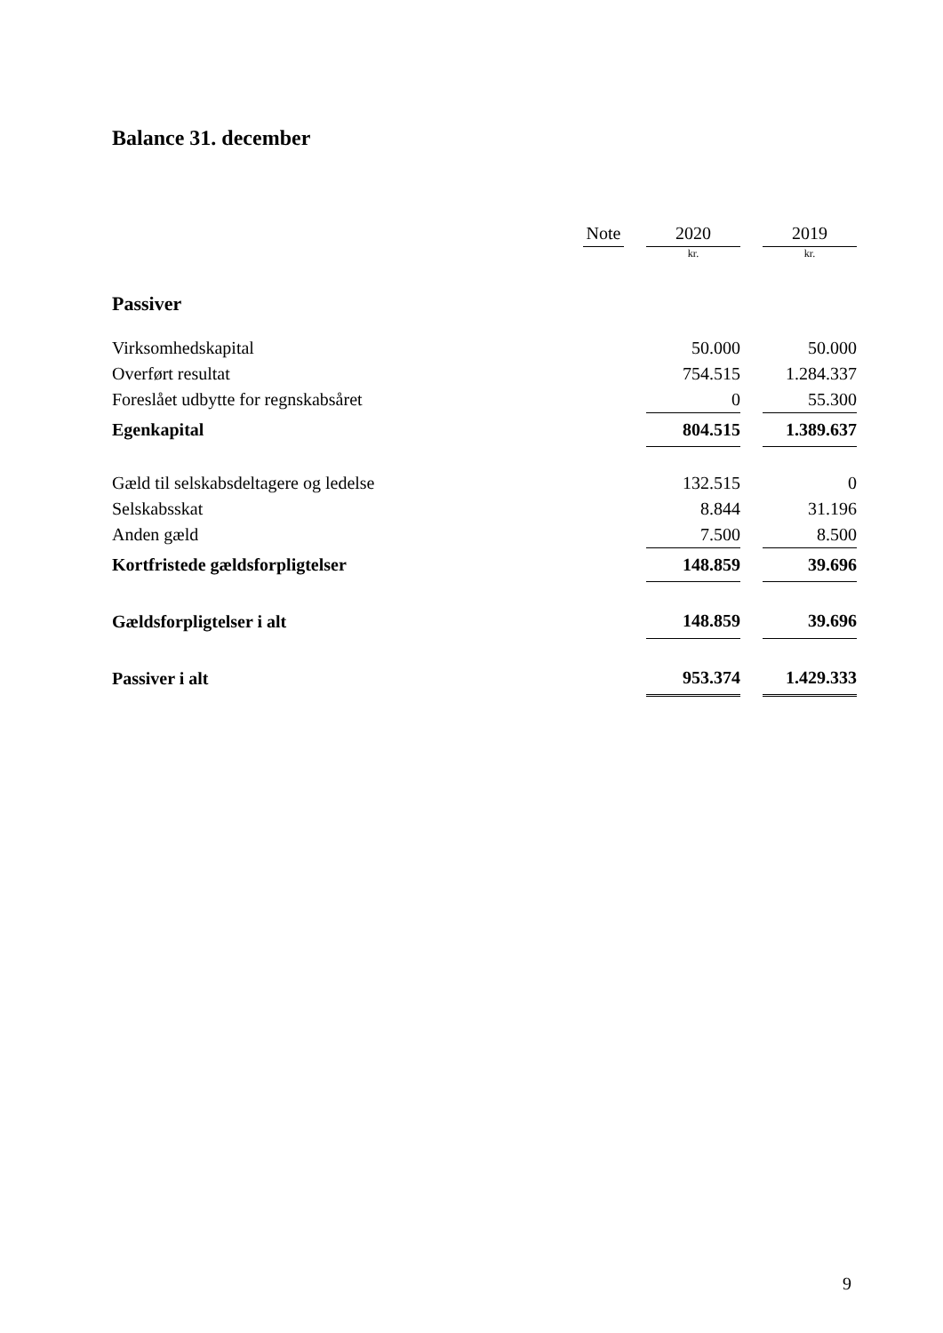Balance 31. december
| | Note | | 2020 | | 2019 |
| --- | --- | --- | --- | --- | --- |
| | | | kr. | | kr. |
| Passiver | | | | | |
| Virksomhedskapital | | | 50.000 | | 50.000 |
| Overført resultat | | | 754.515 | | 1.284.337 |
| Foreslået udbytte for regnskabsåret | | | 0 | | 55.300 |
| Egenkapital | | | 804.515 | | 1.389.637 |
| Gæld til selskabsdeltagere og ledelse | | | 132.515 | | 0 |
| Selskabsskat | | | 8.844 | | 31.196 |
| Anden gæld | | | 7.500 | | 8.500 |
| Kortfristede gældsforpligtelser | | | 148.859 | | 39.696 |
| Gældsforpligtelser i alt | | | 148.859 | | 39.696 |
| Passiver i alt | | | 953.374 | | 1.429.333 |
9